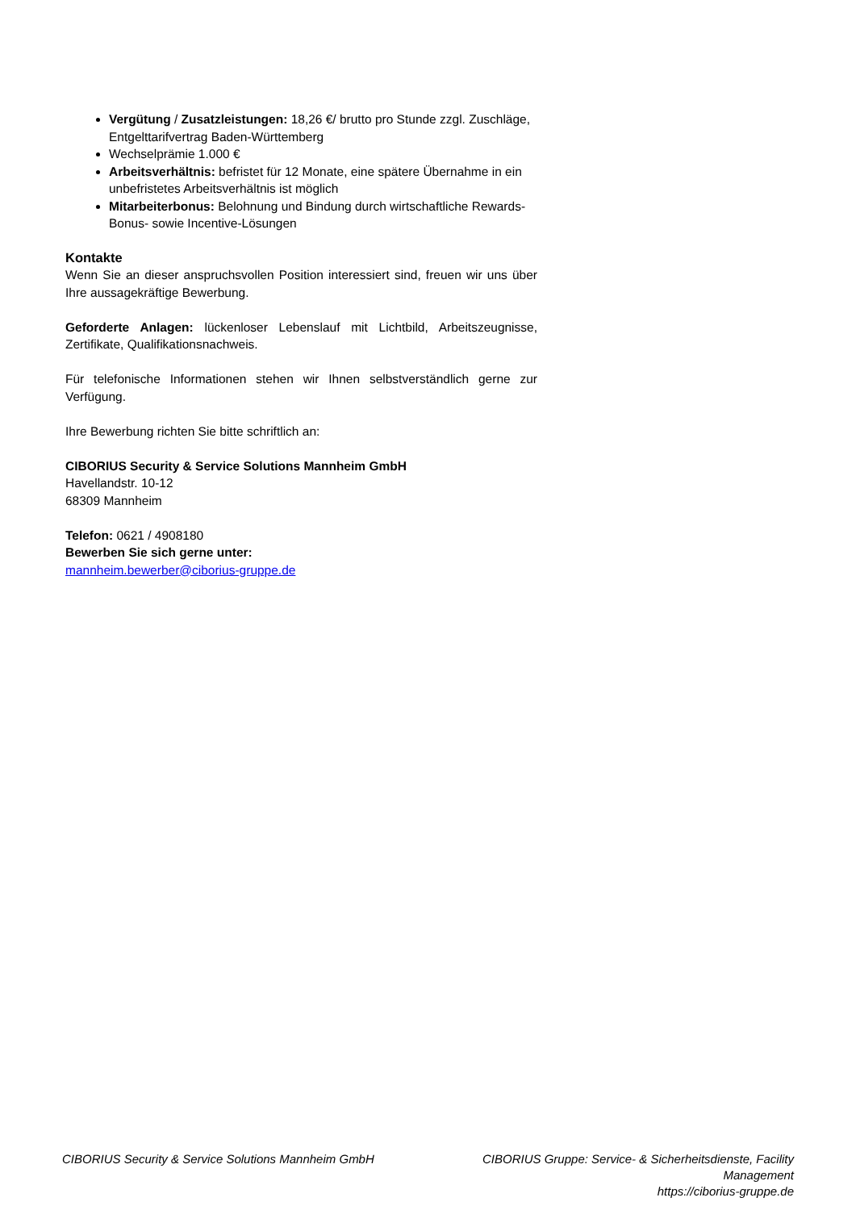Vergütung / Zusatzleistungen: 18,26 €/ brutto pro Stunde zzgl. Zuschläge, Entgelttarifvertrag Baden-Württemberg
Wechselprämie 1.000 €
Arbeitsverhältnis: befristet für 12 Monate, eine spätere Übernahme in ein unbefristetes Arbeitsverhältnis ist möglich
Mitarbeiterbonus: Belohnung und Bindung durch wirtschaftliche Rewards- Bonus- sowie Incentive-Lösungen
Kontakte
Wenn Sie an dieser anspruchsvollen Position interessiert sind, freuen wir uns über Ihre aussagekräftige Bewerbung.
Geforderte Anlagen: lückenloser Lebenslauf mit Lichtbild, Arbeitszeugnisse, Zertifikate, Qualifikationsnachweis.
Für telefonische Informationen stehen wir Ihnen selbstverständlich gerne zur Verfügung.
Ihre Bewerbung richten Sie bitte schriftlich an:
CIBORIUS Security & Service Solutions Mannheim GmbH
Havellandstr. 10-12
68309 Mannheim
Telefon: 0621 / 4908180
Bewerben Sie sich gerne unter:
mannheim.bewerber@ciborius-gruppe.de
CIBORIUS Security & Service Solutions Mannheim GmbH
CIBORIUS Gruppe: Service- & Sicherheitsdienste, Facility Management
https://ciborius-gruppe.de